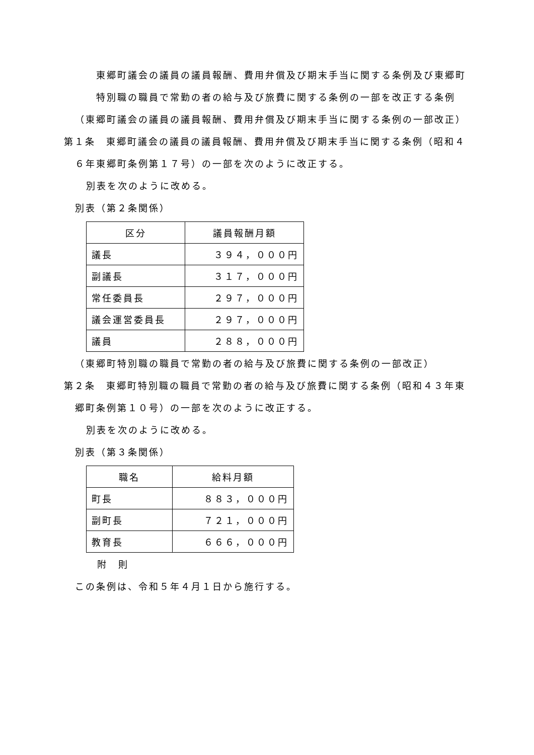東郷町議会の議員の議員報酬、費用弁償及び期末手当に関する条例及び東郷町特別職の職員で常勤の者の給与及び旅費に関する条例の一部を改正する条例
（東郷町議会の議員の議員報酬、費用弁償及び期末手当に関する条例の一部改正）
第１条　東郷町議会の議員の議員報酬、費用弁償及び期末手当に関する条例（昭和４６年東郷町条例第１７号）の一部を次のように改正する。
別表を次のように改める。
別表（第２条関係）
| 区分 | 議員報酬月額 |
| 議長 | ３９４，０００円 |
| 副議長 | ３１７，０００円 |
| 常任委員長 | ２９７，０００円 |
| 議会運営委員長 | ２９７，０００円 |
| 議員 | ２８８，０００円 |
（東郷町特別職の職員で常勤の者の給与及び旅費に関する条例の一部改正）
第２条　東郷町特別職の職員で常勤の者の給与及び旅費に関する条例（昭和４３年東郷町条例第１０号）の一部を次のように改正する。
別表を次のように改める。
別表（第３条関係）
| 職名 | 給料月額 |
| 町長 | ８８３，０００円 |
| 副町長 | ７２１，０００円 |
| 教育長 | ６６６，０００円 |
附　則
この条例は、令和５年４月１日から施行する。